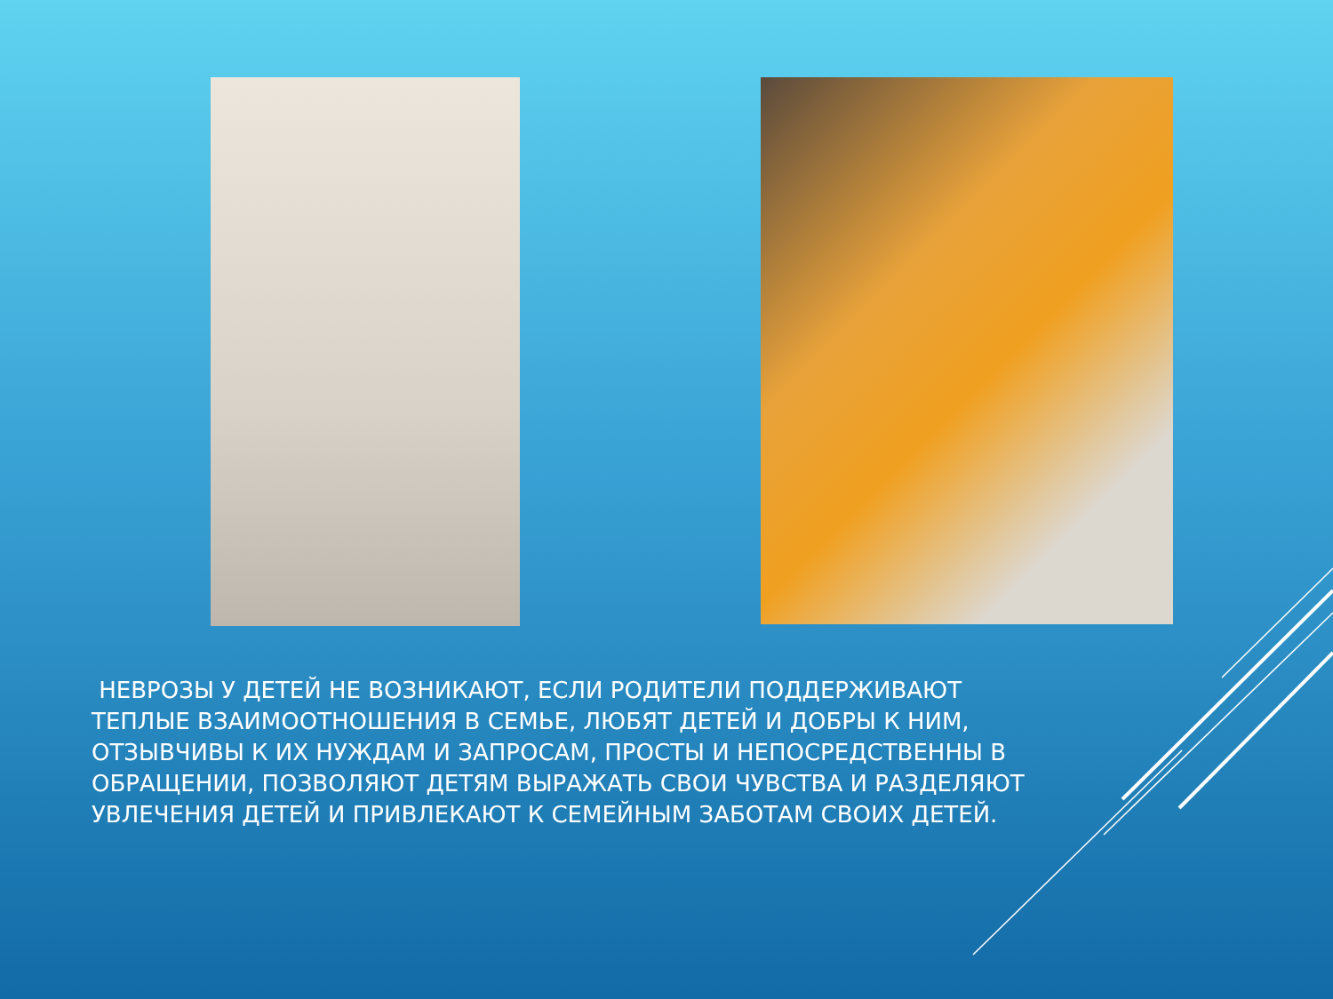НЕВРОЗЫ У ДЕТЕЙ НЕ ВОЗНИКАЮТ, ЕСЛИ РОДИТЕЛИ ПОДДЕРЖИВАЮТ ТЕПЛЫЕ ВЗАИМООТНОШЕНИЯ В СЕМЬЕ, ЛЮБЯТ ДЕТЕЙ И ДОБРЫ К НИМ, ОТЗЫВЧИВЫ К ИХ НУЖДАМ И ЗАПРОСАМ, ПРОСТЫ И НЕПОСРЕДСТВЕННЫ В ОБРАЩЕНИИ, ПОЗВОЛЯЮТ ДЕТЯМ ВЫРАЖАТЬ СВОИ ЧУВСТВА И РАЗДЕЛЯЮТ УВЛЕЧЕНИЯ ДЕТЕЙ И ПРИВЛЕКАЮТ К СЕМЕЙНЫМ ЗАБОТАМ СВОИХ ДЕТЕЙ.